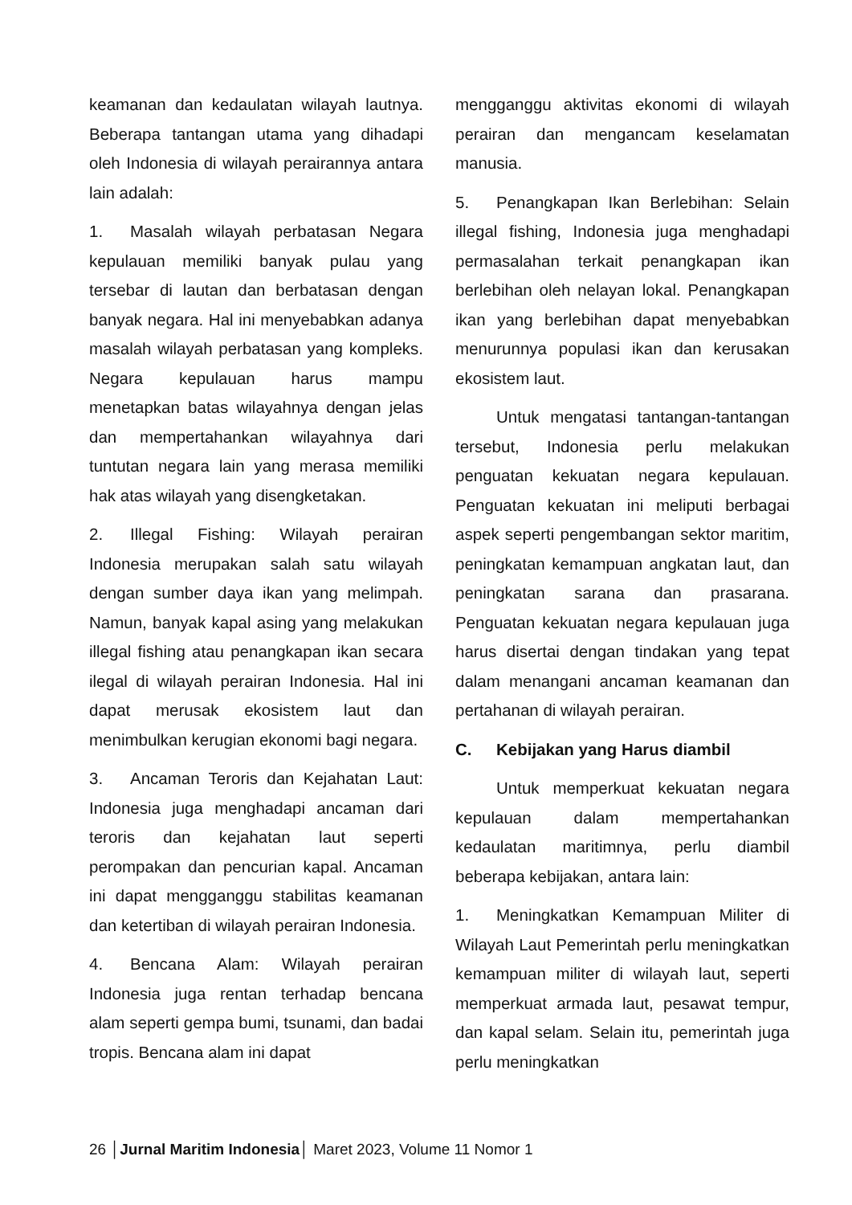keamanan dan kedaulatan wilayah lautnya. Beberapa tantangan utama yang dihadapi oleh Indonesia di wilayah perairannya antara lain adalah:
1. Masalah wilayah perbatasan Negara kepulauan memiliki banyak pulau yang tersebar di lautan dan berbatasan dengan banyak negara. Hal ini menyebabkan adanya masalah wilayah perbatasan yang kompleks. Negara kepulauan harus mampu menetapkan batas wilayahnya dengan jelas dan mempertahankan wilayahnya dari tuntutan negara lain yang merasa memiliki hak atas wilayah yang disengketakan.
2. Illegal Fishing: Wilayah perairan Indonesia merupakan salah satu wilayah dengan sumber daya ikan yang melimpah. Namun, banyak kapal asing yang melakukan illegal fishing atau penangkapan ikan secara ilegal di wilayah perairan Indonesia. Hal ini dapat merusak ekosistem laut dan menimbulkan kerugian ekonomi bagi negara.
3. Ancaman Teroris dan Kejahatan Laut: Indonesia juga menghadapi ancaman dari teroris dan kejahatan laut seperti perompakan dan pencurian kapal. Ancaman ini dapat mengganggu stabilitas keamanan dan ketertiban di wilayah perairan Indonesia.
4. Bencana Alam: Wilayah perairan Indonesia juga rentan terhadap bencana alam seperti gempa bumi, tsunami, dan badai tropis. Bencana alam ini dapat
mengganggu aktivitas ekonomi di wilayah perairan dan mengancam keselamatan manusia.
5. Penangkapan Ikan Berlebihan: Selain illegal fishing, Indonesia juga menghadapi permasalahan terkait penangkapan ikan berlebihan oleh nelayan lokal. Penangkapan ikan yang berlebihan dapat menyebabkan menurunnya populasi ikan dan kerusakan ekosistem laut.
Untuk mengatasi tantangan-tantangan tersebut, Indonesia perlu melakukan penguatan kekuatan negara kepulauan. Penguatan kekuatan ini meliputi berbagai aspek seperti pengembangan sektor maritim, peningkatan kemampuan angkatan laut, dan peningkatan sarana dan prasarana. Penguatan kekuatan negara kepulauan juga harus disertai dengan tindakan yang tepat dalam menangani ancaman keamanan dan pertahanan di wilayah perairan.
C. Kebijakan yang Harus diambil
Untuk memperkuat kekuatan negara kepulauan dalam mempertahankan kedaulatan maritimnya, perlu diambil beberapa kebijakan, antara lain:
1. Meningkatkan Kemampuan Militer di Wilayah Laut Pemerintah perlu meningkatkan kemampuan militer di wilayah laut, seperti memperkuat armada laut, pesawat tempur, dan kapal selam. Selain itu, pemerintah juga perlu meningkatkan
26 │Jurnal Maritim Indonesia│ Maret 2023, Volume 11 Nomor 1